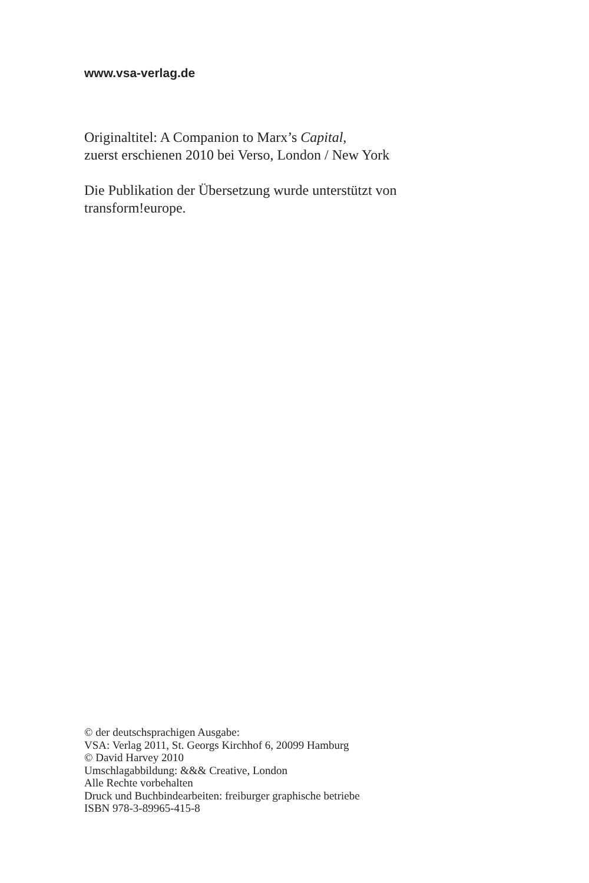www.vsa-verlag.de
Originaltitel: A Companion to Marx’s Capital,
zuerst erschienen 2010 bei Verso, London / New York
Die Publikation der Übersetzung wurde unterstützt von
transform!europe.
© der deutschsprachigen Ausgabe:
VSA: Verlag 2011, St. Georgs Kirchhof 6, 20099 Hamburg
© David Harvey 2010
Umschlagabbildung: &&& Creative, London
Alle Rechte vorbehalten
Druck und Buchbindearbeiten: freiburger graphische betriebe
ISBN 978-3-89965-415-8